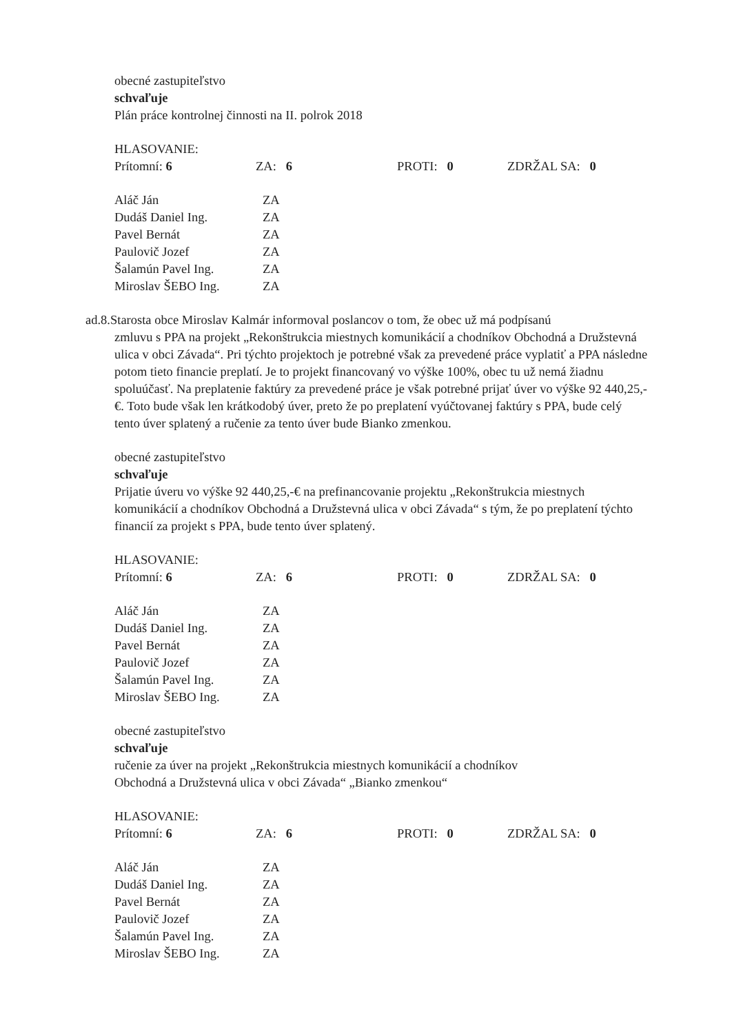obecné zastupiteľstvo
schvaľuje
Plán práce kontrolnej činnosti na II. polrok 2018
HLASOVANIE:
| Prítomní: 6 | ZA: 6 | PROTI: 0 | ZDRŽAL SA: 0 |
| Aláč Ján | ZA |
| Dudáš Daniel Ing. | ZA |
| Pavel Bernát | ZA |
| Paulovič Jozef | ZA |
| Šalamún Pavel Ing. | ZA |
| Miroslav ŠEBO Ing. | ZA |
ad.8.Starosta obce Miroslav Kalmár informoval poslancov o tom, že obec už má podpísanú
zmluvu s PPA na projekt „Rekonštrukcia miestnych komunikácií a chodníkov Obchodná a Družstevná ulica v obci Závada“. Pri týchto projektoch je potrebné však za prevedené práce vyplatiť a PPA následne potom tieto financie preplatí. Je to projekt financovaný vo výške 100%, obec tu už nemá žiadnu spoluúčasť. Na preplatenie faktúry za prevedené práce je však potrebné prijať úver vo výške 92 440,25,-€. Toto bude však len krátkodobý úver, preto že po preplatení vyúčtovanej faktúry s PPA, bude celý tento úver splatený a ručenie za tento úver bude Bianko zmenkou.
obecné zastupiteľstvo
schvaľuje
Prijatie úveru vo výške 92 440,25,-€ na prefinancovanie projektu „Rekonštrukcia miestnych komunikácií a chodníkov Obchodná a Družstevná ulica v obci Závada“ s tým, že po preplatení týchto financií za projekt s PPA, bude tento úver splatený.
HLASOVANIE:
| Prítomní: 6 | ZA: 6 | PROTI: 0 | ZDRŽAL SA: 0 |
| Aláč Ján | ZA |
| Dudáš Daniel Ing. | ZA |
| Pavel Bernát | ZA |
| Paulovič Jozef | ZA |
| Šalamún Pavel Ing. | ZA |
| Miroslav ŠEBO Ing. | ZA |
obecné zastupiteľstvo
schvaľuje
ručenie za úver na projekt „Rekonštrukcia miestnych komunikácií a chodníkov
Obchodná a Družstevná ulica v obci Závada“ „Bianko zmenkou“
HLASOVANIE:
| Prítomní: 6 | ZA: 6 | PROTI: 0 | ZDRŽAL SA: 0 |
| Aláč Ján | ZA |
| Dudáš Daniel Ing. | ZA |
| Pavel Bernát | ZA |
| Paulovič Jozef | ZA |
| Šalamún Pavel Ing. | ZA |
| Miroslav ŠEBO Ing. | ZA |